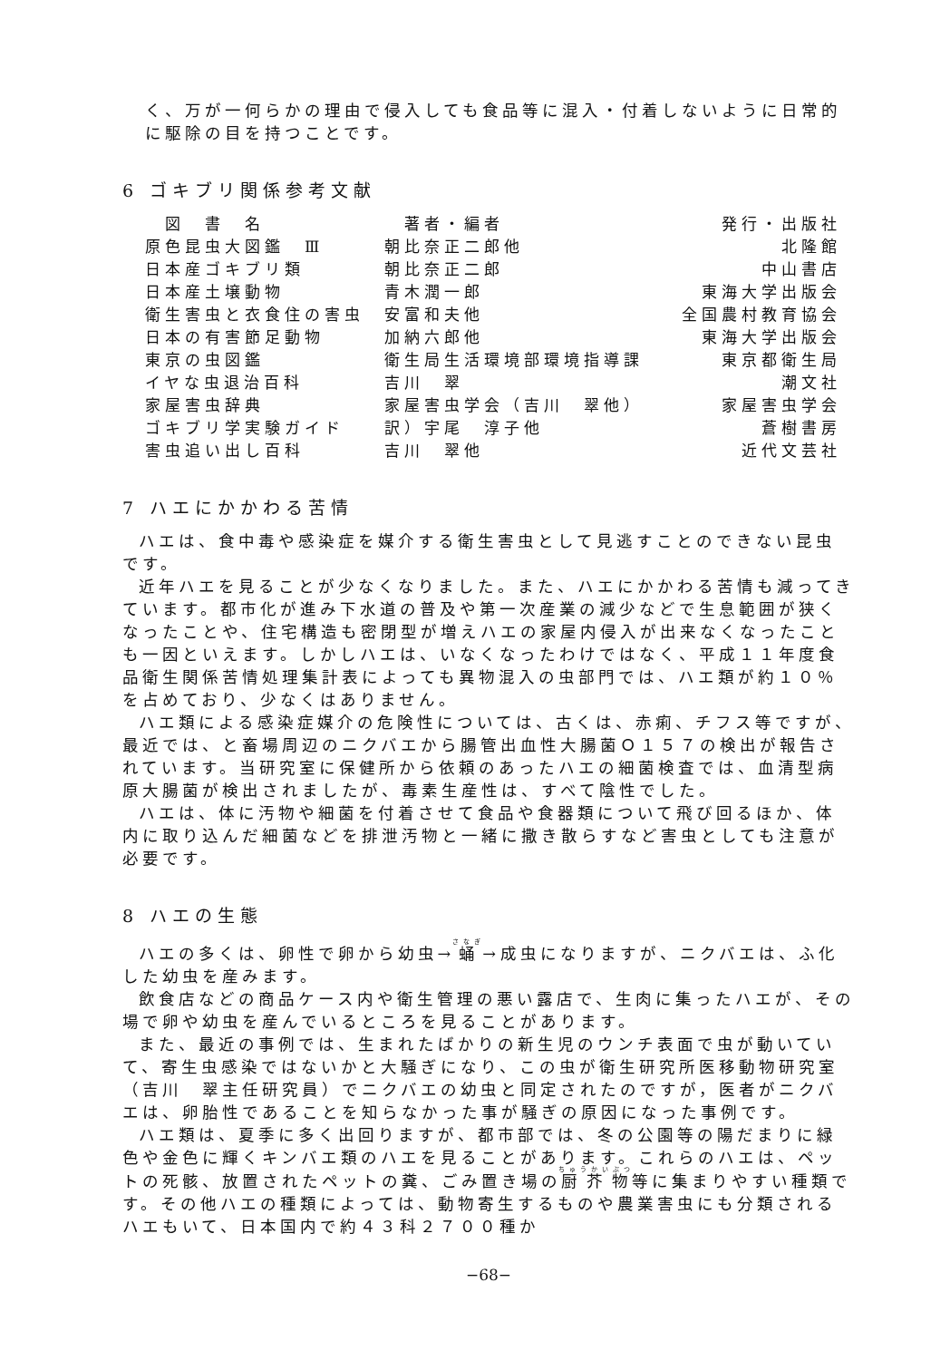く、万が一何らかの理由で侵入しても食品等に混入・付着しないように日常的に駆除の目を持つことです。
6 ゴキブリ関係参考文献
| 図 書 名 | 著者・編者 | 発行・出版社 |
| --- | --- | --- |
| 原色昆虫大図鑑 Ⅲ | 朝比奈正二郎他 | 北隆館 |
| 日本産ゴキブリ類 | 朝比奈正二郎 | 中山書店 |
| 日本産土壌動物 | 青木潤一郎 | 東海大学出版会 |
| 衛生害虫と衣食住の害虫 | 安富和夫他 | 全国農村教育協会 |
| 日本の有害節足動物 | 加納六郎他 | 東海大学出版会 |
| 東京の虫図鑑 | 衛生局生活環境部環境指導課 | 東京都衛生局 |
| イヤな虫退治百科 | 吉川 翠 | 潮文社 |
| 家屋害虫辞典 | 家屋害虫学会（吉川 翠他） | 家屋害虫学会 |
| ゴキブリ学実験ガイド | 訳）宇尾 淳子他 | 蒼樹書房 |
| 害虫追い出し百科 | 吉川 翠他 | 近代文芸社 |
7 ハエにかかわる苦情
ハエは、食中毒や感染症を媒介する衛生害虫として見逃すことのできない昆虫です。
近年ハエを見ることが少なくなりました。また、ハエにかかわる苦情も減ってきています。都市化が進み下水道の普及や第一次産業の減少などで生息範囲が狭くなったことや、住宅構造も密閉型が増えハエの家屋内侵入が出来なくなったことも一因といえます。しかしハエは、いなくなったわけではなく、平成１１年度食品衛生関係苦情処理集計表によっても異物混入の虫部門では、ハエ類が約１０％を占めており、少なくはありません。
ハエ類による感染症媒介の危険性については、古くは、赤痢、チフス等ですが、最近では、と畜場周辺のニクバエから腸管出血性大腸菌Ｏ１５７の検出が報告されています。当研究室に保健所から依頼のあったハエの細菌検査では、血清型病原大腸菌が検出されましたが、毒素生産性は、すべて陰性でした。
ハエは、体に汚物や細菌を付着させて食品や食器類について飛び回るほか、体内に取り込んだ細菌などを排泄汚物と一緒に撒き散らすなど害虫としても注意が必要です。
8 ハエの生態
ハエの多くは、卵性で卵から幼虫→蛹→成虫になりますが、ニクバエは、ふ化した幼虫を産みます。
飲食店などの商品ケース内や衛生管理の悪い露店で、生肉に集ったハエが、その場で卵や幼虫を産んでいるところを見ることがあります。
また、最近の事例では、生まれたばかりの新生児のウンチ表面で虫が動いていて、寄生虫感染ではないかと大騒ぎになり、この虫が衛生研究所医移動物研究室（吉川　翠主任研究員）でニクバエの幼虫と同定されたのですが，医者がニクバエは、卵胎性であることを知らなかった事が騒ぎの原因になった事例です。
ハエ類は、夏季に多く出回りますが、都市部では、冬の公園等の陽だまりに緑色や金色に輝くキンバエ類のハエを見ることがあります。これらのハエは、ペットの死骸、放置されたペットの糞、ごみ置き場の厨芥物等に集まりやすい種類です。その他ハエの種類によっては、動物寄生するものや農業害虫にも分類されるハエもいて、日本国内で約４３科２７００種か
−68−